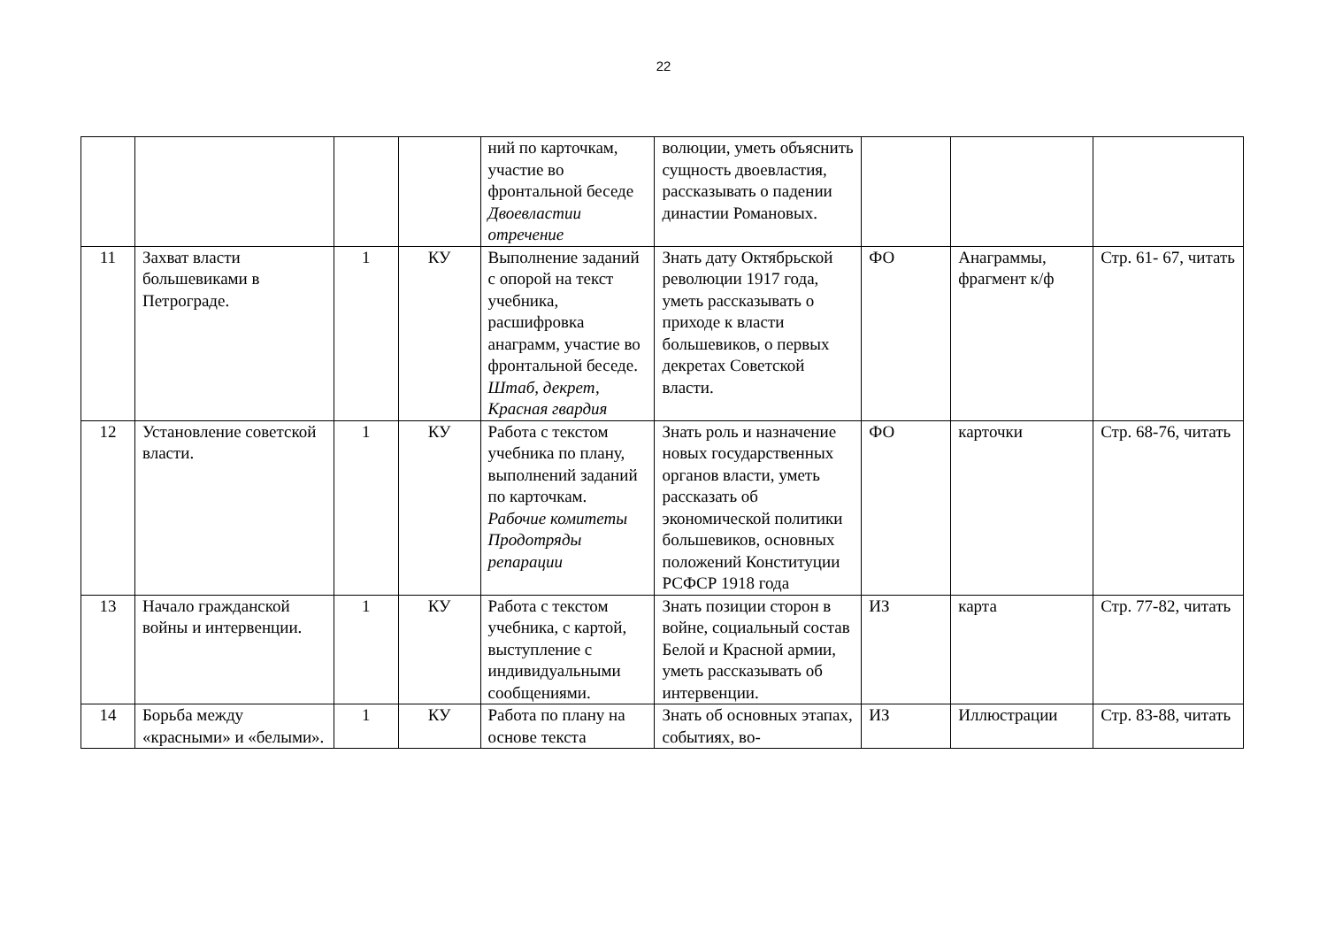22
| | | | | ний по карточкам, участие во фронтальной беседе Двоевластии отречение | волюции, уметь объяснить сущность двоевластия, рассказывать о падении династии Романовых. | | | |
| 11 | Захват власти большевиками в Петрограде. | 1 | КУ | Выполнение заданий с опорой на текст учебника, расшифровка анаграмм, участие во фронтальной беседе. Штаб, декрет, Красная гвардия | Знать дату Октябрьской революции 1917 года, уметь рассказывать о приходе к власти большевиков, о первых декретах Советской власти. | ФО | Анаграммы, фрагмент к/ф | Стр. 61- 67, читать |
| 12 | Установление советской власти. | 1 | КУ | Работа с текстом учебника по плану, выполнений заданий по карточкам. Рабочие комитеты Продотряды репарации | Знать роль и назначение новых государственных органов власти, уметь рассказать об экономической политики большевиков, основных положений Конституции РСФСР 1918 года | ФО | карточки | Стр. 68-76, читать |
| 13 | Начало гражданской войны и интервенции. | 1 | КУ | Работа с текстом учебника, с картой, выступление с индивидуальными сообщениями. | Знать позиции сторон в войне, социальный состав Белой и Красной армии, уметь рассказывать об интервенции. | ИЗ | карта | Стр. 77-82, читать |
| 14 | Борьба между «красными» и «белыми». | 1 | КУ | Работа по плану на основе текста | Знать об основных этапах, событиях, во- | ИЗ | Иллюстрации | Стр. 83-88, читать |